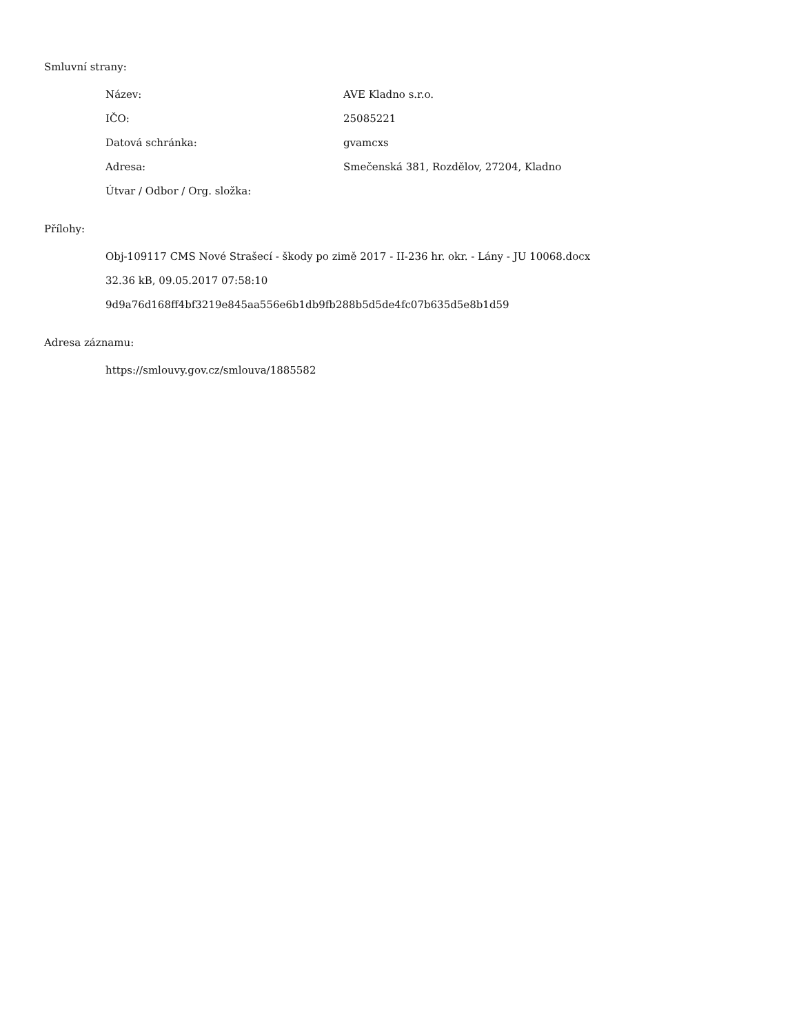Smluvní strany:
| Název: | AVE Kladno s.r.o. |
| IČO: | 25085221 |
| Datová schránka: | gvamcxs |
| Adresa: | Smečenská 381, Rozdělov, 27204, Kladno |
| Útvar / Odbor / Org. složka: | |
Přílohy:
Obj-109117 CMS Nové Strašecí - škody po zimě 2017 - II-236 hr. okr. - Lány - JU 10068.docx
32.36 kB, 09.05.2017 07:58:10
9d9a76d168ff4bf3219e845aa556e6b1db9fb288b5d5de4fc07b635d5e8b1d59
Adresa záznamu:
https://smlouvy.gov.cz/smlouva/1885582